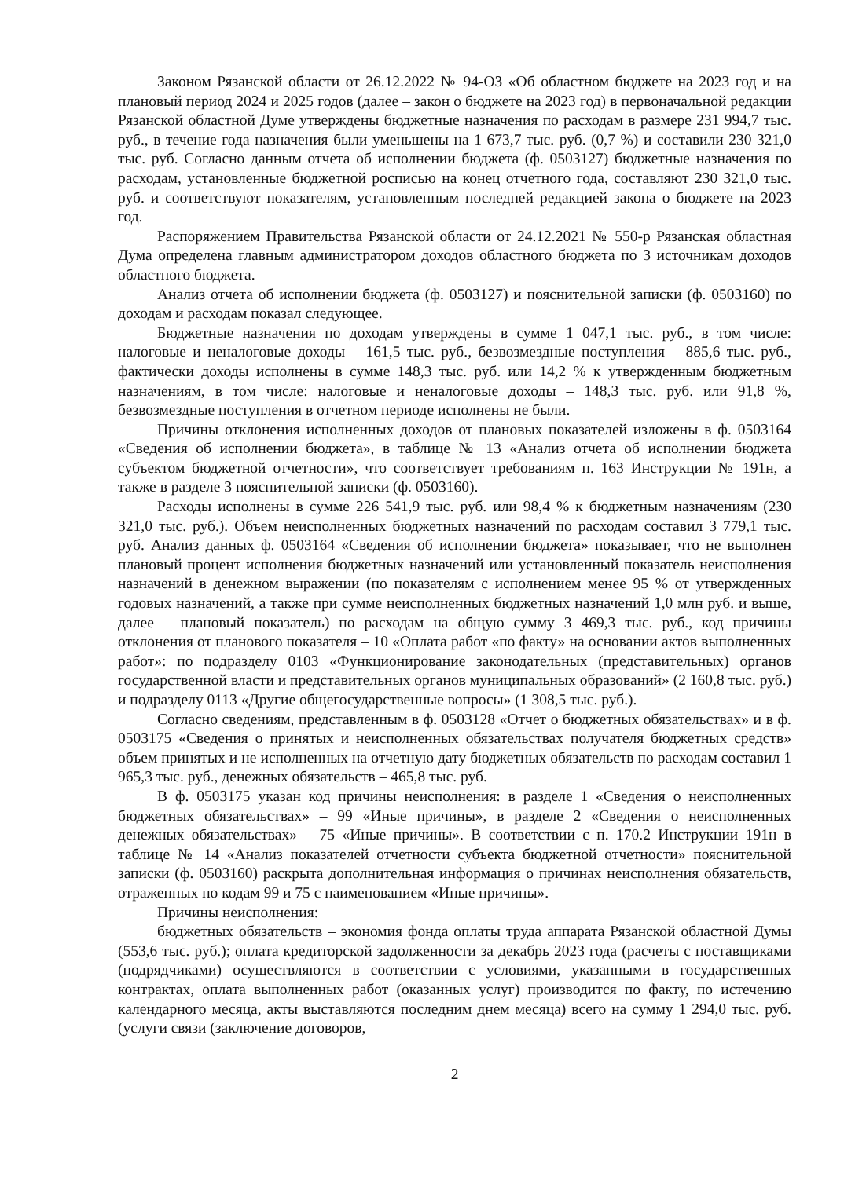Законом Рязанской области от 26.12.2022 № 94-ОЗ «Об областном бюджете на 2023 год и на плановый период 2024 и 2025 годов (далее – закон о бюджете на 2023 год) в первоначальной редакции Рязанской областной Думе утверждены бюджетные назначения по расходам в размере 231 994,7 тыс. руб., в течение года назначения были уменьшены на 1 673,7 тыс. руб. (0,7 %) и составили 230 321,0 тыс. руб. Согласно данным отчета об исполнении бюджета (ф. 0503127) бюджетные назначения по расходам, установленные бюджетной росписью на конец отчетного года, составляют 230 321,0 тыс. руб. и соответствуют показателям, установленным последней редакцией закона о бюджете на 2023 год.
Распоряжением Правительства Рязанской области от 24.12.2021 № 550-р Рязанская областная Дума определена главным администратором доходов областного бюджета по 3 источникам доходов областного бюджета.
Анализ отчета об исполнении бюджета (ф. 0503127) и пояснительной записки (ф. 0503160) по доходам и расходам показал следующее.
Бюджетные назначения по доходам утверждены в сумме 1 047,1 тыс. руб., в том числе: налоговые и неналоговые доходы – 161,5 тыс. руб., безвозмездные поступления – 885,6 тыс. руб., фактически доходы исполнены в сумме 148,3 тыс. руб. или 14,2 % к утвержденным бюджетным назначениям, в том числе: налоговые и неналоговые доходы – 148,3 тыс. руб. или 91,8 %, безвозмездные поступления в отчетном периоде исполнены не были.
Причины отклонения исполненных доходов от плановых показателей изложены в ф. 0503164 «Сведения об исполнении бюджета», в таблице № 13 «Анализ отчета об исполнении бюджета субъектом бюджетной отчетности», что соответствует требованиям п. 163 Инструкции № 191н, а также в разделе 3 пояснительной записки (ф. 0503160).
Расходы исполнены в сумме 226 541,9 тыс. руб. или 98,4 % к бюджетным назначениям (230 321,0 тыс. руб.). Объем неисполненных бюджетных назначений по расходам составил 3 779,1 тыс. руб. Анализ данных ф. 0503164 «Сведения об исполнении бюджета» показывает, что не выполнен плановый процент исполнения бюджетных назначений или установленный показатель неисполнения назначений в денежном выражении (по показателям с исполнением менее 95 % от утвержденных годовых назначений, а также при сумме неисполненных бюджетных назначений 1,0 млн руб. и выше, далее – плановый показатель) по расходам на общую сумму 3 469,3 тыс. руб., код причины отклонения от планового показателя – 10 «Оплата работ «по факту» на основании актов выполненных работ»: по подразделу 0103 «Функционирование законодательных (представительных) органов государственной власти и представительных органов муниципальных образований» (2 160,8 тыс. руб.) и подразделу 0113 «Другие общегосударственные вопросы» (1 308,5 тыс. руб.).
Согласно сведениям, представленным в ф. 0503128 «Отчет о бюджетных обязательствах» и в ф. 0503175 «Сведения о принятых и неисполненных обязательствах получателя бюджетных средств» объем принятых и не исполненных на отчетную дату бюджетных обязательств по расходам составил 1 965,3 тыс. руб., денежных обязательств – 465,8 тыс. руб.
В ф. 0503175 указан код причины неисполнения: в разделе 1 «Сведения о неисполненных бюджетных обязательствах» – 99 «Иные причины», в разделе 2 «Сведения о неисполненных денежных обязательствах» – 75 «Иные причины». В соответствии с п. 170.2 Инструкции 191н в таблице № 14 «Анализ показателей отчетности субъекта бюджетной отчетности» пояснительной записки (ф. 0503160) раскрыта дополнительная информация о причинах неисполнения обязательств, отраженных по кодам 99 и 75 с наименованием «Иные причины».
Причины неисполнения:
бюджетных обязательств – экономия фонда оплаты труда аппарата Рязанской областной Думы (553,6 тыс. руб.); оплата кредиторской задолженности за декабрь 2023 года (расчеты с поставщиками (подрядчиками) осуществляются в соответствии с условиями, указанными в государственных контрактах, оплата выполненных работ (оказанных услуг) производится по факту, по истечению календарного месяца, акты выставляются последним днем месяца) всего на сумму 1 294,0 тыс. руб. (услуги связи (заключение договоров,
2